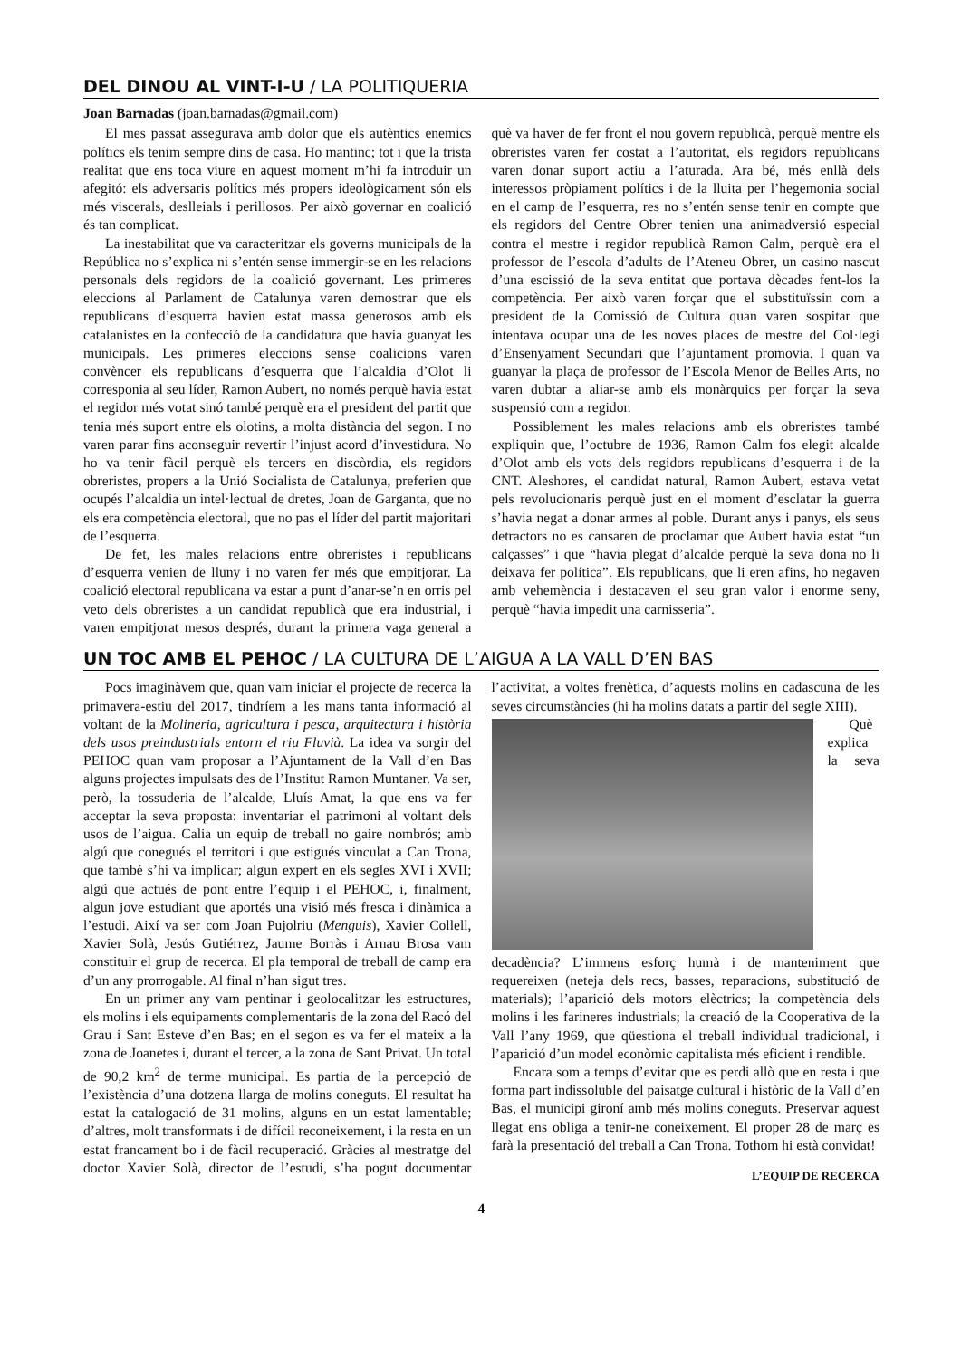DEL DINOU AL VINT-I-U / LA POLITIQUERIA
Joan Barnadas (joan.barnadas@gmail.com)
El mes passat assegurava amb dolor que els autèntics enemics polítics els tenim sempre dins de casa. Ho mantinc; tot i que la trista realitat que ens toca viure en aquest moment m’hi fa introduir un afegitó: els adversaris polítics més propers ideològicament són els més viscerals, deslleials i perillosos. Per això governar en coalició és tan complicat.
La inestabilitat que va caracteritzar els governs municipals de la República no s’explica ni s’entén sense immergir-se en les relacions personals dels regidors de la coalició governant. Les primeres eleccions al Parlament de Catalunya varen demostrar que els republicans d’esquerra havien estat massa generosos amb els catalanistes en la confecció de la candidatura que havia guanyat les municipals. Les primeres eleccions sense coalicions varen convèncer els republicans d’esquerra que l’alcaldia d’Olot li corresponia al seu líder, Ramon Aubert, no només perquè havia estat el regidor més votat sinó també perquè era el president del partit que tenia més suport entre els olotins, a molta distància del segon. I no varen parar fins aconseguir revertir l’injust acord d’investidura. No ho va tenir fàcil perquè els tercers en discòrdia, els regidors obreristes, propers a la Unió Socialista de Catalunya, preferien que ocupés l’alcaldia un intel·lectual de dretes, Joan de Garganta, que no els era competència electoral, que no pas el líder del partit majoritari de l’esquerra.
De fet, les males relacions entre obreristes i republicans d’esquerra venien de lluny i no varen fer més que empitjorar. La coalició electoral republicana va estar a punt d’anar-se’n en orris pel veto dels obreristes a un candidat republicà que era industrial, i varen empitjorat mesos després, durant la primera vaga general a què va haver de fer front el nou govern republicà, perquè mentre els obreristes varen fer costat a l’autoritat, els regidors republicans varen donar suport actiu a l’aturada. Ara bé, més enllà dels interessos pròpiament polítics i de la lluita per l’hegemonia social en el camp de l’esquerra, res no s’entén sense tenir en compte que els regidors del Centre Obrer tenien una animadversió especial contra el mestre i regidor republicà Ramon Calm, perquè era el professor de l’escola d’adults de l’Ateneu Obrer, un casino nascut d’una escissió de la seva entitat que portava dècades fent-los la competència. Per això varen forçar que el substituïssin com a president de la Comissió de Cultura quan varen sospitar que intentava ocupar una de les noves places de mestre del Col·legi d’Ensenyament Secundari que l’ajuntament promovia. I quan va guanyar la plaça de professor de l’Escola Menor de Belles Arts, no varen dubtar a aliar-se amb els monàrquics per forçar la seva suspensió com a regidor.
Possiblement les males relacions amb els obreristes també expliquin que, l’octubre de 1936, Ramon Calm fos elegit alcalde d’Olot amb els vots dels regidors republicans d’esquerra i de la CNT. Aleshores, el candidat natural, Ramon Aubert, estava vetat pels revolucionaris perquè just en el moment d’esclatar la guerra s’havia negat a donar armes al poble. Durant anys i panys, els seus detractors no es cansaren de proclamar que Aubert havia estat “un calçasses” i que “havia plegat d’alcalde perquè la seva dona no li deixava fer política”. Els republicans, que li eren afins, ho negaven amb vehemència i destacaven el seu gran valor i enorme seny, perquè “havia impedit una carnisseria”.
UN TOC AMB EL PEHOC / LA CULTURA DE L’AIGUA A LA VALL D’EN BAS
Pocs imaginàvem que, quan vam iniciar el projecte de recerca la primavera-estiu del 2017, tindríem a les mans tanta informació al voltant de la Molineria, agricultura i pesca, arquitectura i història dels usos preindustrials entorn el riu Fluvià. La idea va sorgir del PEHOC quan vam proposar a l’Ajuntament de la Vall d’en Bas alguns projectes impulsats des de l’Institut Ramon Muntaner. Va ser, però, la tossuderia de l’alcalde, Lluís Amat, la que ens va fer acceptar la seva proposta: inventariar el patrimoni al voltant dels usos de l’aigua. Calia un equip de treball no gaire nombrós; amb algú que conegués el territori i que estigués vinculat a Can Trona, que també s’hi va implicar; algun expert en els segles XVI i XVII; algú que actués de pont entre l’equip i el PEHOC, i, finalment, algun jove estudiant que aportés una visió més fresca i dinàmica a l’estudi. Així va ser com Joan Pujolriu (Menguis), Xavier Collell, Xavier Solà, Jesús Gutiérrez, Jaume Borràs i Arnau Brosa vam constituir el grup de recerca. El pla temporal de treball de camp era d’un any prorrogable. Al final n’han sigut tres.
En un primer any vam pentinar i geolocalitzar les estructures, els molins i els equipaments complementaris de la zona del Racó del Grau i Sant Esteve d’en Bas; en el segon es va fer el mateix a la zona de Joanetes i, durant el tercer, a la zona de Sant Privat. Un total de 90,2 km<sup>2</sup> de terme municipal. Es partia de la percepció de l’existència d’una dotzena llarga de molins coneguts. El resultat ha estat la catalogació de 31 molins, alguns en un estat lamentable; d’altres, molt transformats i de difícil reconeixement, i la resta en un estat francament bo i de fàcil recuperació. Gràcies al mestratge del doctor Xavier Solà, director de l’estudi, s’ha pogut documentar l’activitat, a voltes frenètica, d’aquests molins en cadascuna de les seves circumstàncies (hi ha molins datats a partir del segle XIII).
Què explica la seva decadència? L’immens esforç humà i de manteniment que requereixen (neteja dels recs, basses, reparacions, substitució de materials); l’aparició dels motors elèctrics; la competència dels molins i les farineres industrials; la creació de la Cooperativa de la Vall l’any 1969, que qüestiona el treball individual tradicional, i l’aparició d’un model econòmic capitalista més eficient i rendible.
Encara som a temps d’evitar que es perdi allò que en resta i que forma part indissoluble del paisatge cultural i històric de la Vall d’en Bas, el municipi gironí amb més molins coneguts. Preservar aquest llegat ens obliga a tenir-ne coneixement. El proper 28 de març es farà la presentació del treball a Can Trona. Tothom hi està convidat!
L’EQUIP DE RECERCA
4